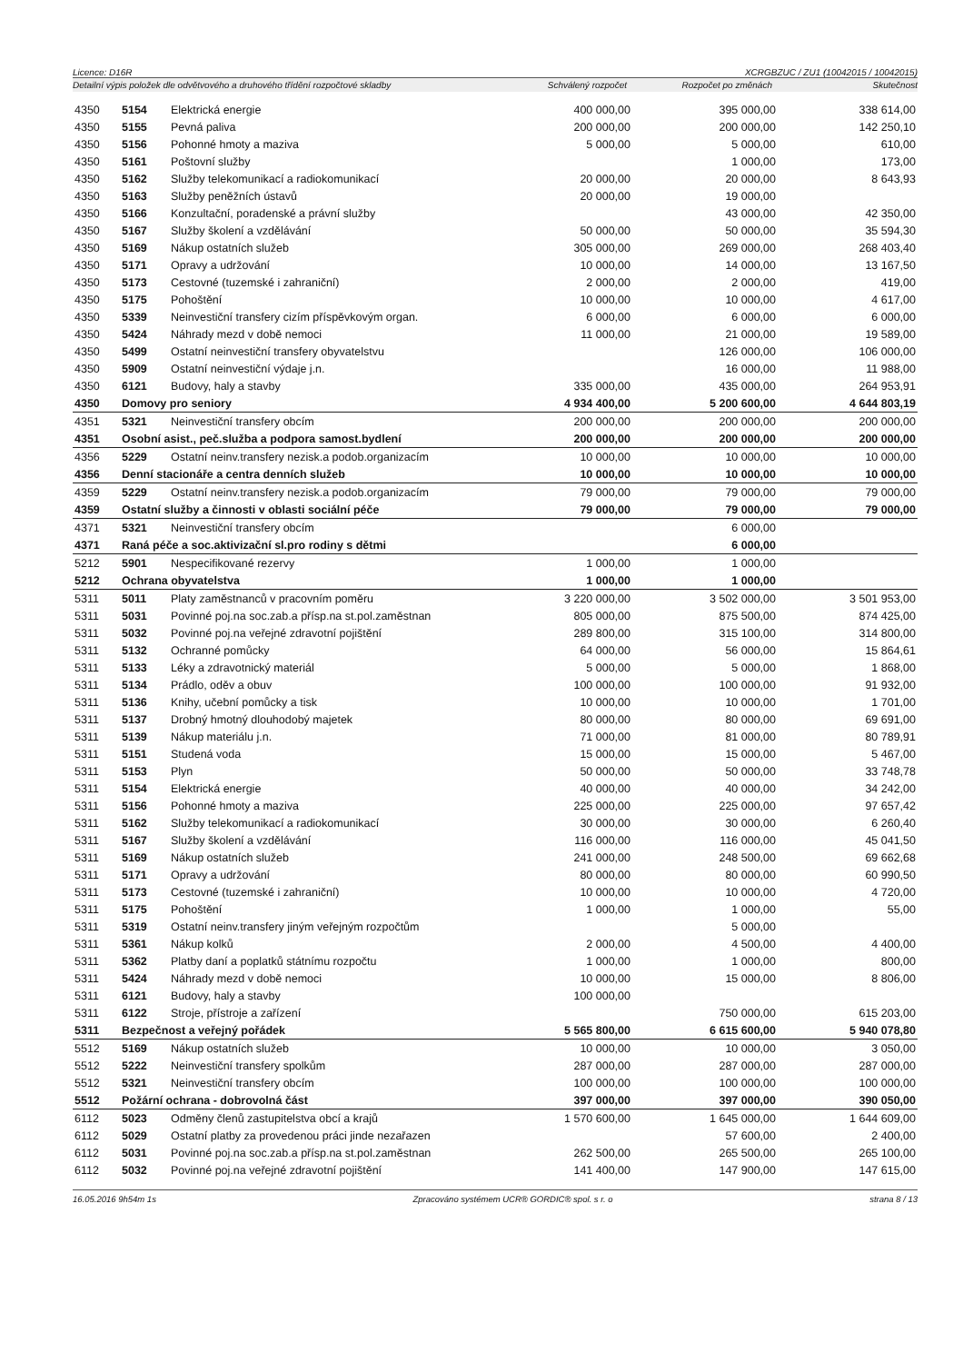Licence: D16R XCRGBZUC / ZU1 (10042015 / 10042015)
Detailní výpis položek dle odvětvového a druhového třídění rozpočtové skladby Schválený rozpočet Rozpočet po změnách Skutečnost
| 4350 | 5154 | Elektrická energie | 400 000,00 | 395 000,00 | 338 614,00 |
| 4350 | 5155 | Pevná paliva | 200 000,00 | 200 000,00 | 142 250,10 |
| 4350 | 5156 | Pohonné hmoty a maziva | 5 000,00 | 5 000,00 | 610,00 |
| 4350 | 5161 | Poštovní služby | | 1 000,00 | 173,00 |
| 4350 | 5162 | Služby telekomunikací a radiokomunikací | 20 000,00 | 20 000,00 | 8 643,93 |
| 4350 | 5163 | Služby peněžních ústavů | 20 000,00 | 19 000,00 | |
| 4350 | 5166 | Konzultační, poradenské a právní služby | | 43 000,00 | 42 350,00 |
| 4350 | 5167 | Služby školení a vzdělávání | 50 000,00 | 50 000,00 | 35 594,30 |
| 4350 | 5169 | Nákup ostatních služeb | 305 000,00 | 269 000,00 | 268 403,40 |
| 4350 | 5171 | Opravy a udržování | 10 000,00 | 14 000,00 | 13 167,50 |
| 4350 | 5173 | Cestovné (tuzemské i zahraniční) | 2 000,00 | 2 000,00 | 419,00 |
| 4350 | 5175 | Pohoštění | 10 000,00 | 10 000,00 | 4 617,00 |
| 4350 | 5339 | Neinvestiční transfery cizím příspěvkovým organ. | 6 000,00 | 6 000,00 | 6 000,00 |
| 4350 | 5424 | Náhrady mezd v době nemoci | 11 000,00 | 21 000,00 | 19 589,00 |
| 4350 | 5499 | Ostatní neinvestiční transfery obyvatelstvu | | 126 000,00 | 106 000,00 |
| 4350 | 5909 | Ostatní neinvestiční výdaje j.n. | | 16 000,00 | 11 988,00 |
| 4350 | 6121 | Budovy, haly a stavby | 335 000,00 | 435 000,00 | 264 953,91 |
| 4350 | Domovy pro seniory | | 4 934 400,00 | 5 200 600,00 | 4 644 803,19 |
| 4351 | 5321 | Neinvestiční transfery obcím | 200 000,00 | 200 000,00 | 200 000,00 |
| 4351 | Osobní asist., peč.služba a podpora samost.bydlení | | 200 000,00 | 200 000,00 | 200 000,00 |
| 4356 | 5229 | Ostatní neinv.transfery nezisk.a podob.organizacím | 10 000,00 | 10 000,00 | 10 000,00 |
| 4356 | Denní stacionáře a centra denních služeb | | 10 000,00 | 10 000,00 | 10 000,00 |
| 4359 | 5229 | Ostatní neinv.transfery nezisk.a podob.organizacím | 79 000,00 | 79 000,00 | 79 000,00 |
| 4359 | Ostatní služby a činnosti v oblasti sociální péče | | 79 000,00 | 79 000,00 | 79 000,00 |
| 4371 | 5321 | Neinvestiční transfery obcím | | 6 000,00 | |
| 4371 | Raná péče a soc.aktivizační sl.pro rodiny s dětmi | | | 6 000,00 | |
| 5212 | 5901 | Nespecifikované rezervy | 1 000,00 | 1 000,00 | |
| 5212 | Ochrana obyvatelstva | | 1 000,00 | 1 000,00 | |
| 5311 | 5011 | Platy zaměstnanců v pracovním poměru | 3 220 000,00 | 3 502 000,00 | 3 501 953,00 |
| 5311 | 5031 | Povinné poj.na soc.zab.a přísp.na st.pol.zaměstnan | 805 000,00 | 875 500,00 | 874 425,00 |
| 5311 | 5032 | Povinné poj.na veřejné zdravotní pojištění | 289 800,00 | 315 100,00 | 314 800,00 |
| 5311 | 5132 | Ochranné pomůcky | 64 000,00 | 56 000,00 | 15 864,61 |
| 5311 | 5133 | Léky a zdravotnický materiál | 5 000,00 | 5 000,00 | 1 868,00 |
| 5311 | 5134 | Prádlo, oděv a obuv | 100 000,00 | 100 000,00 | 91 932,00 |
| 5311 | 5136 | Knihy, učební pomůcky a tisk | 10 000,00 | 10 000,00 | 1 701,00 |
| 5311 | 5137 | Drobný hmotný dlouhodobý majetek | 80 000,00 | 80 000,00 | 69 691,00 |
| 5311 | 5139 | Nákup materiálu j.n. | 71 000,00 | 81 000,00 | 80 789,91 |
| 5311 | 5151 | Studená voda | 15 000,00 | 15 000,00 | 5 467,00 |
| 5311 | 5153 | Plyn | 50 000,00 | 50 000,00 | 33 748,78 |
| 5311 | 5154 | Elektrická energie | 40 000,00 | 40 000,00 | 34 242,00 |
| 5311 | 5156 | Pohonné hmoty a maziva | 225 000,00 | 225 000,00 | 97 657,42 |
| 5311 | 5162 | Služby telekomunikací a radiokomunikací | 30 000,00 | 30 000,00 | 6 260,40 |
| 5311 | 5167 | Služby školení a vzdělávání | 116 000,00 | 116 000,00 | 45 041,50 |
| 5311 | 5169 | Nákup ostatních služeb | 241 000,00 | 248 500,00 | 69 662,68 |
| 5311 | 5171 | Opravy a udržování | 80 000,00 | 80 000,00 | 60 990,50 |
| 5311 | 5173 | Cestovné (tuzemské i zahraniční) | 10 000,00 | 10 000,00 | 4 720,00 |
| 5311 | 5175 | Pohoštění | 1 000,00 | 1 000,00 | 55,00 |
| 5311 | 5319 | Ostatní neinv.transfery jiným veřejným rozpočtům | | 5 000,00 | |
| 5311 | 5361 | Nákup kolků | 2 000,00 | 4 500,00 | 4 400,00 |
| 5311 | 5362 | Platby daní a poplatků státnímu rozpočtu | 1 000,00 | 1 000,00 | 800,00 |
| 5311 | 5424 | Náhrady mezd v době nemoci | 10 000,00 | 15 000,00 | 8 806,00 |
| 5311 | 6121 | Budovy, haly a stavby | 100 000,00 | | |
| 5311 | 6122 | Stroje, přístroje a zařízení | | 750 000,00 | 615 203,00 |
| 5311 | Bezpečnost a veřejný pořádek | | 5 565 800,00 | 6 615 600,00 | 5 940 078,80 |
| 5512 | 5169 | Nákup ostatních služeb | 10 000,00 | 10 000,00 | 3 050,00 |
| 5512 | 5222 | Neinvestiční transfery spolkům | 287 000,00 | 287 000,00 | 287 000,00 |
| 5512 | 5321 | Neinvestiční transfery obcím | 100 000,00 | 100 000,00 | 100 000,00 |
| 5512 | Požární ochrana - dobrovolná část | | 397 000,00 | 397 000,00 | 390 050,00 |
| 6112 | 5023 | Odměny členů zastupitelstva obcí a krajů | 1 570 600,00 | 1 645 000,00 | 1 644 609,00 |
| 6112 | 5029 | Ostatní platby za provedenou práci jinde nezařazen | | 57 600,00 | 2 400,00 |
| 6112 | 5031 | Povinné poj.na soc.zab.a přísp.na st.pol.zaměstnan | 262 500,00 | 265 500,00 | 265 100,00 |
| 6112 | 5032 | Povinné poj.na veřejné zdravotní pojištění | 141 400,00 | 147 900,00 | 147 615,00 |
16.05.2016 9h54m 1s Zpracováno systémem UCR® GORDIC® spol. s r. o strana 8 / 13